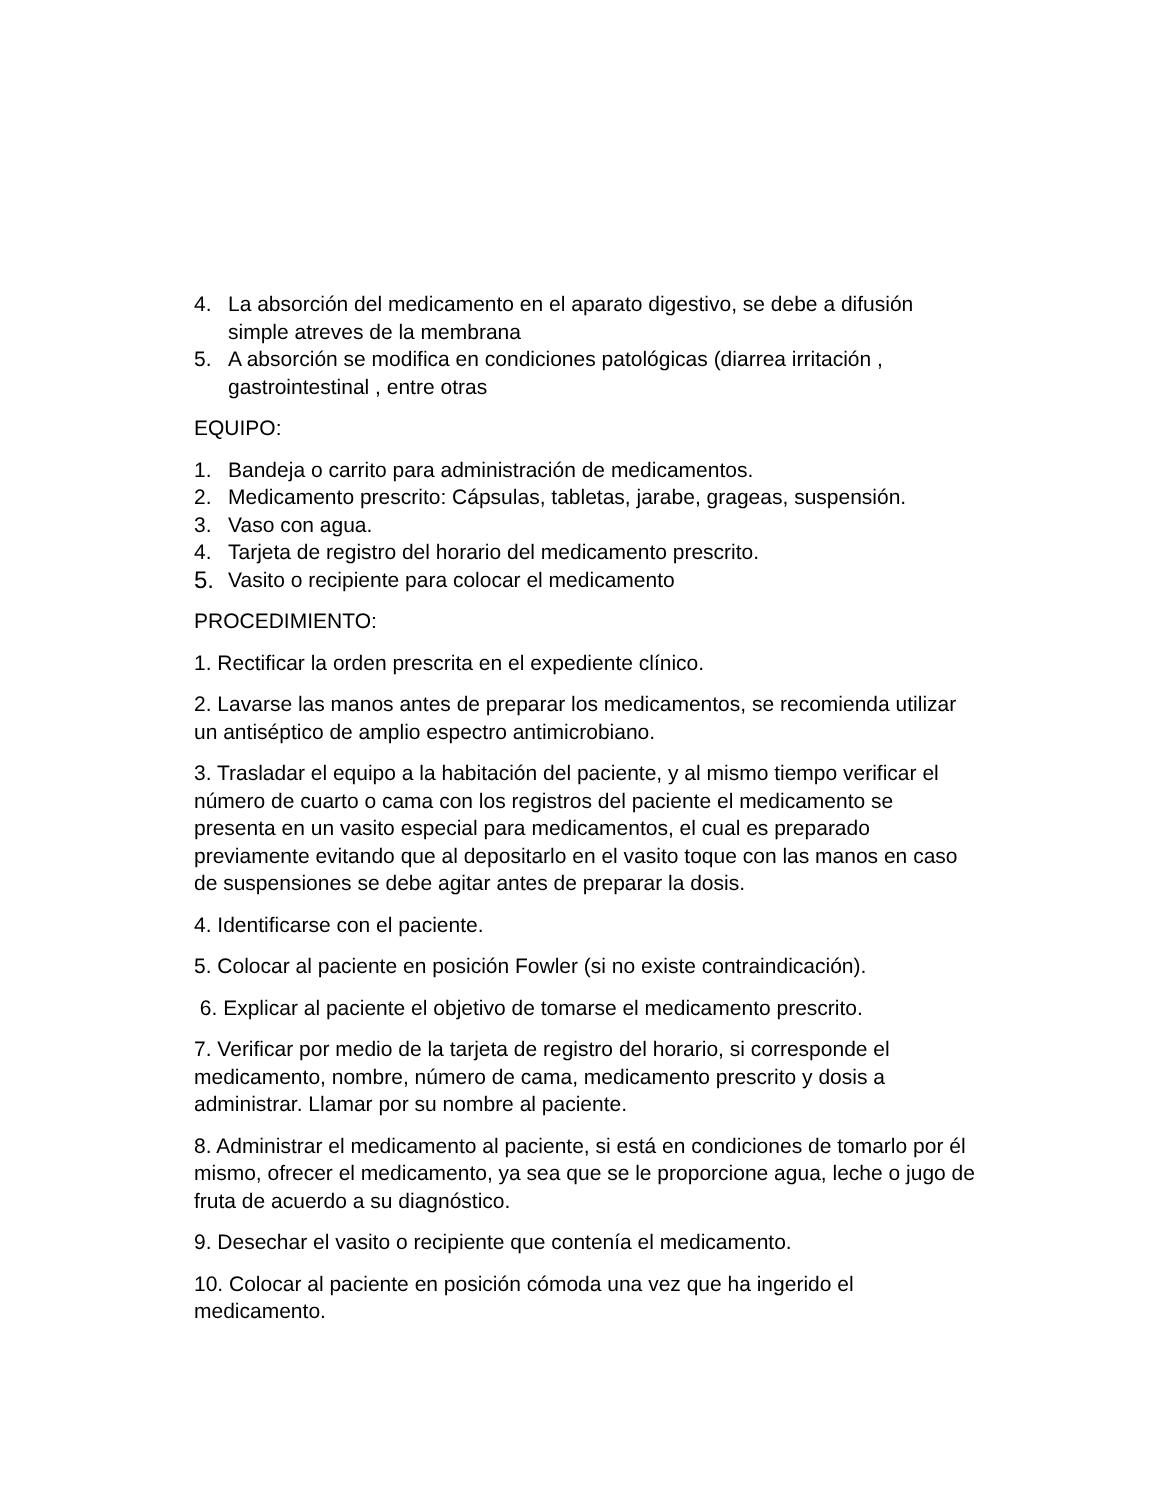4. La absorción del medicamento en el aparato digestivo, se debe a difusión simple atreves de la membrana
5. A absorción se modifica en condiciones patológicas (diarrea irritación , gastrointestinal , entre otras
EQUIPO:
1. Bandeja o carrito para administración de medicamentos.
2. Medicamento prescrito: Cápsulas, tabletas, jarabe, grageas, suspensión.
3. Vaso con agua.
4. Tarjeta de registro del horario del medicamento prescrito.
5. Vasito o recipiente para colocar el medicamento
PROCEDIMIENTO:
1. Rectificar la orden prescrita en el expediente clínico.
2. Lavarse las manos antes de preparar los medicamentos, se recomienda utilizar un antiséptico de amplio espectro antimicrobiano.
3. Trasladar el equipo a la habitación del paciente, y al mismo tiempo verificar el número de cuarto o cama con los registros del paciente el medicamento se presenta en un vasito especial para medicamentos, el cual es preparado previamente evitando que al depositarlo en el vasito toque con las manos en caso de suspensiones se debe agitar antes de preparar la dosis.
4. Identificarse con el paciente.
5. Colocar al paciente en posición Fowler (si no existe contraindicación).
6. Explicar al paciente el objetivo de tomarse el medicamento prescrito.
7. Verificar por medio de la tarjeta de registro del horario, si corresponde el medicamento, nombre, número de cama, medicamento prescrito y dosis a administrar. Llamar por su nombre al paciente.
8. Administrar el medicamento al paciente, si está en condiciones de tomarlo por él mismo, ofrecer el medicamento, ya sea que se le proporcione agua, leche o jugo de fruta de acuerdo a su diagnóstico.
9. Desechar el vasito o recipiente que contenía el medicamento.
10. Colocar al paciente en posición cómoda una vez que ha ingerido el medicamento.